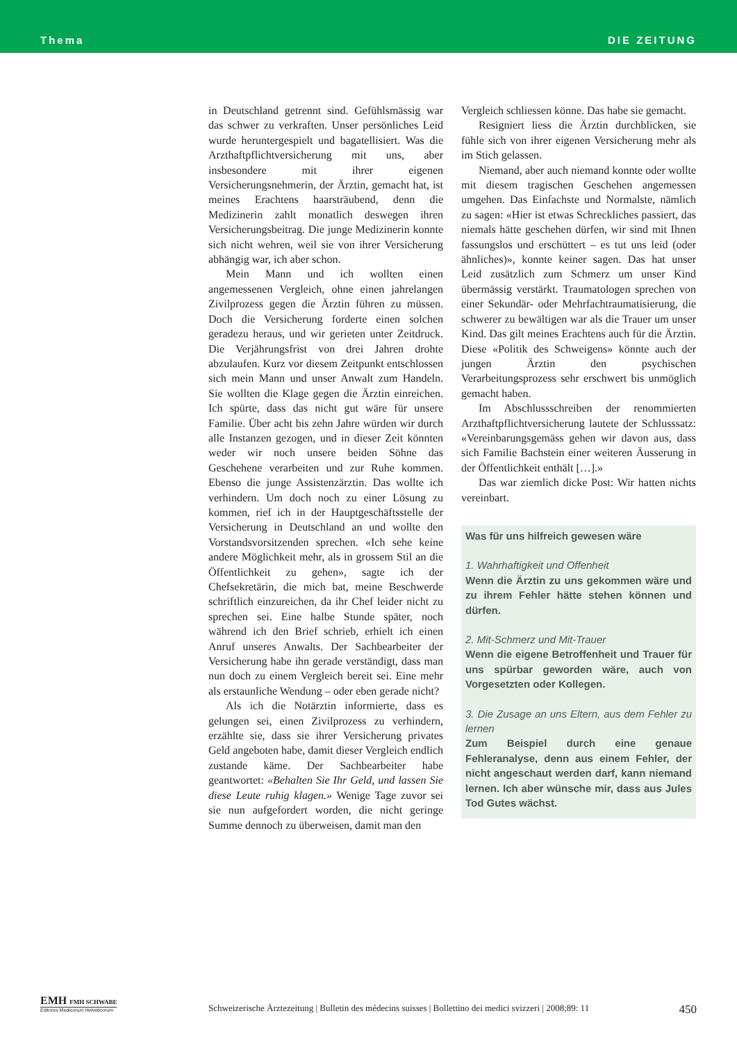Thema DIE ZEITUNG
in Deutschland getrennt sind. Gefühlsmässig war das schwer zu verkraften. Unser persönliches Leid wurde heruntergespielt und bagatellisiert. Was die Arzthaftpflichtversicherung mit uns, aber insbesondere mit ihrer eigenen Versicherungsnehmerin, der Ärztin, gemacht hat, ist meines Erachtens haarsträubend, denn die Medizinerin zahlt monatlich deswegen ihren Versicherungsbeitrag. Die junge Medizinerin konnte sich nicht wehren, weil sie von ihrer Versicherung abhängig war, ich aber schon.
Mein Mann und ich wollten einen angemessenen Vergleich, ohne einen jahrelangen Zivilprozess gegen die Ärztin führen zu müssen. Doch die Versicherung forderte einen solchen geradezu heraus, und wir gerieten unter Zeitdruck. Die Verjährungsfrist von drei Jahren drohte abzulaufen. Kurz vor diesem Zeitpunkt entschlossen sich mein Mann und unser Anwalt zum Handeln. Sie wollten die Klage gegen die Ärztin einreichen. Ich spürte, dass das nicht gut wäre für unsere Familie. Über acht bis zehn Jahre würden wir durch alle Instanzen gezogen, und in dieser Zeit könnten weder wir noch unsere beiden Söhne das Geschehene verarbeiten und zur Ruhe kommen. Ebenso die junge Assistenzärztin. Das wollte ich verhindern. Um doch noch zu einer Lösung zu kommen, rief ich in der Hauptgeschäftsstelle der Versicherung in Deutschland an und wollte den Vorstandsvorsitzenden sprechen. «Ich sehe keine andere Möglichkeit mehr, als in grossem Stil an die Öffentlichkeit zu gehen», sagte ich der Chefsekretärin, die mich bat, meine Beschwerde schriftlich einzureichen, da ihr Chef leider nicht zu sprechen sei. Eine halbe Stunde später, noch während ich den Brief schrieb, erhielt ich einen Anruf unseres Anwalts. Der Sachbearbeiter der Versicherung habe ihn gerade verständigt, dass man nun doch zu einem Vergleich bereit sei. Eine mehr als erstaunliche Wendung – oder eben gerade nicht?
Als ich die Notärztin informierte, dass es gelungen sei, einen Zivilprozess zu verhindern, erzählte sie, dass sie ihrer Versicherung privates Geld angeboten habe, damit dieser Vergleich endlich zustande käme. Der Sachbearbeiter habe geantwortet: «Behalten Sie Ihr Geld, und lassen Sie diese Leute ruhig klagen.» Wenige Tage zuvor sei sie nun aufgefordert worden, die nicht geringe Summe dennoch zu überweisen, damit man den
Vergleich schliessen könne. Das habe sie gemacht.
Resigniert liess die Ärztin durchblicken, sie fühle sich von ihrer eigenen Versicherung mehr als im Stich gelassen.
Niemand, aber auch niemand konnte oder wollte mit diesem tragischen Geschehen angemessen umgehen. Das Einfachste und Normalste, nämlich zu sagen: «Hier ist etwas Schreckliches passiert, das niemals hätte geschehen dürfen, wir sind mit Ihnen fassungslos und erschüttert – es tut uns leid (oder ähnliches)», konnte keiner sagen. Das hat unser Leid zusätzlich zum Schmerz um unser Kind übermässig verstärkt. Traumatologen sprechen von einer Sekundär- oder Mehrfachtraumatisierung, die schwerer zu bewältigen war als die Trauer um unser Kind. Das gilt meines Erachtens auch für die Ärztin. Diese «Politik des Schweigens» könnte auch der jungen Ärztin den psychischen Verarbeitungsprozess sehr erschwert bis unmöglich gemacht haben.
Im Abschlussschreiben der renommierten Arzthaftpflichtversicherung lautete der Schlusssatz: «Vereinbarungsgemäss gehen wir davon aus, dass sich Familie Bachstein einer weiteren Äusserung in der Öffentlichkeit enthält […].»
Das war ziemlich dicke Post: Wir hatten nichts vereinbart.
Was für uns hilfreich gewesen wäre
1. Wahrhaftigkeit und Offenheit
Wenn die Ärztin zu uns gekommen wäre und zu ihrem Fehler hätte stehen können und dürfen.
2. Mit-Schmerz und Mit-Trauer
Wenn die eigene Betroffenheit und Trauer für uns spürbar geworden wäre, auch von Vorgesetzten oder Kollegen.
3. Die Zusage an uns Eltern, aus dem Fehler zu lernen
Zum Beispiel durch eine genaue Fehleranalyse, denn aus einem Fehler, der nicht angeschaut werden darf, kann niemand lernen. Ich aber wünsche mir, dass aus Jules Tod Gutes wächst.
EMH FMH SCHWABE
Editores Medicorum Helveticorum
Schweizerische Ärztezeitung | Bulletin des médecins suisses | Bollettino dei medici svizzeri | 2008;89: 11 450